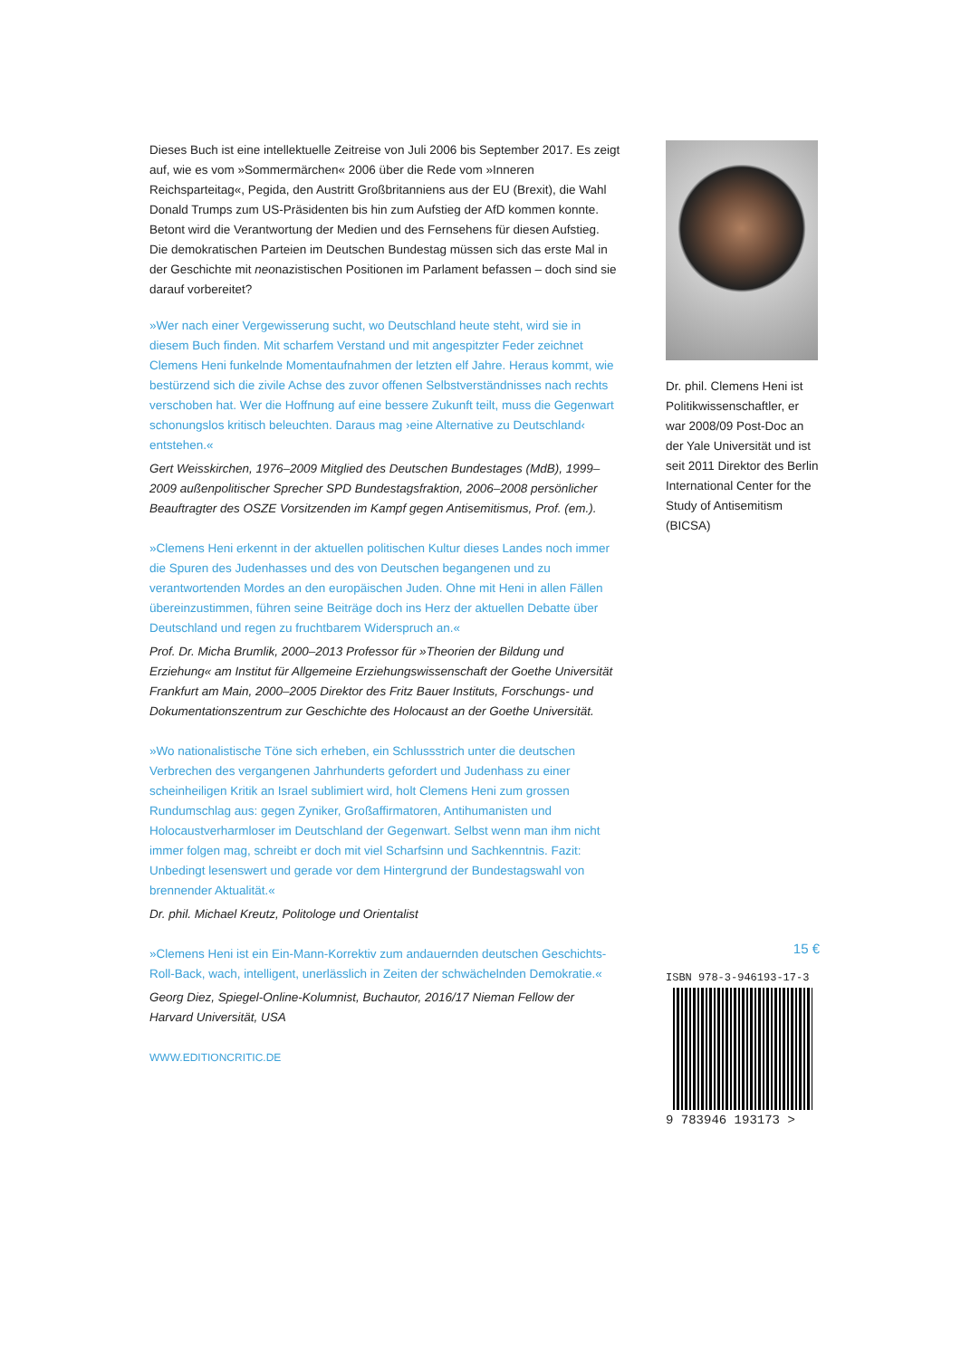Dieses Buch ist eine intellektuelle Zeitreise von Juli 2006 bis September 2017. Es zeigt auf, wie es vom »Sommermärchen« 2006 über die Rede vom »Inneren Reichsparteitag«, Pegida, den Austritt Großbritanniens aus der EU (Brexit), die Wahl Donald Trumps zum US-Präsidenten bis hin zum Aufstieg der AfD kommen konnte. Betont wird die Verantwortung der Medien und des Fernsehens für diesen Aufstieg. Die demokratischen Parteien im Deutschen Bundestag müssen sich das erste Mal in der Geschichte mit neonazistischen Positionen im Parlament befassen – doch sind sie darauf vorbereitet?
»Wer nach einer Vergewisserung sucht, wo Deutschland heute steht, wird sie in diesem Buch finden. Mit scharfem Verstand und mit angespitzter Feder zeichnet Clemens Heni funkelnde Momentaufnahmen der letzten elf Jahre. Heraus kommt, wie bestürzend sich die zivile Achse des zuvor offenen Selbstverständnisses nach rechts verschoben hat. Wer die Hoffnung auf eine bessere Zukunft teilt, muss die Gegenwart schonungslos kritisch beleuchten. Daraus mag ›eine Alternative zu Deutschland‹ entstehen.«
Gert Weisskirchen, 1976–2009 Mitglied des Deutschen Bundestages (MdB), 1999–2009 außenpolitischer Sprecher SPD Bundestagsfraktion, 2006–2008 persönlicher Beauftragter des OSZE Vorsitzenden im Kampf gegen Antisemitismus, Prof. (em.).
»Clemens Heni erkennt in der aktuellen politischen Kultur dieses Landes noch immer die Spuren des Judenhasses und des von Deutschen begangenen und zu verantwortenden Mordes an den europäischen Juden. Ohne mit Heni in allen Fällen übereinzustimmen, führen seine Beiträge doch ins Herz der aktuellen Debatte über Deutschland und regen zu fruchtbarem Widerspruch an.«
Prof. Dr. Micha Brumlik, 2000–2013 Professor für »Theorien der Bildung und Erziehung« am Institut für Allgemeine Erziehungswissenschaft der Goethe Universität Frankfurt am Main, 2000–2005 Direktor des Fritz Bauer Instituts, Forschungs- und Dokumentationszentrum zur Geschichte des Holocaust an der Goethe Universität.
»Wo nationalistische Töne sich erheben, ein Schlussstrich unter die deutschen Verbrechen des vergangenen Jahrhunderts gefordert und Judenhass zu einer scheinheiligen Kritik an Israel sublimiert wird, holt Clemens Heni zum grossen Rundumschlag aus: gegen Zyniker, Großaffirmatoren, Antihumanisten und Holocaustverharmloser im Deutschland der Gegenwart. Selbst wenn man ihm nicht immer folgen mag, schreibt er doch mit viel Scharfsinn und Sachkenntnis. Fazit: Unbedingt lesenswert und gerade vor dem Hintergrund der Bundestagswahl von brennender Aktualität.«
Dr. phil. Michael Kreutz, Politologe und Orientalist
»Clemens Heni ist ein Ein-Mann-Korrektiv zum andauernden deutschen Geschichts-Roll-Back, wach, intelligent, unerlässlich in Zeiten der schwächelnden Demokratie.«
Georg Diez, Spiegel-Online-Kolumnist, Buchautor, 2016/17 Nieman Fellow der Harvard Universität, USA
WWW.EDITIONCRITIC.DE
Dr. phil. Clemens Heni ist Politikwissenschaftler, er war 2008/09 Post-Doc an der Yale Universität und ist seit 2011 Direktor des Berlin International Center for the Study of Antisemitism (BICSA)
15 €
ISBN 978-3-946193-17-3
9 783946 193173 >